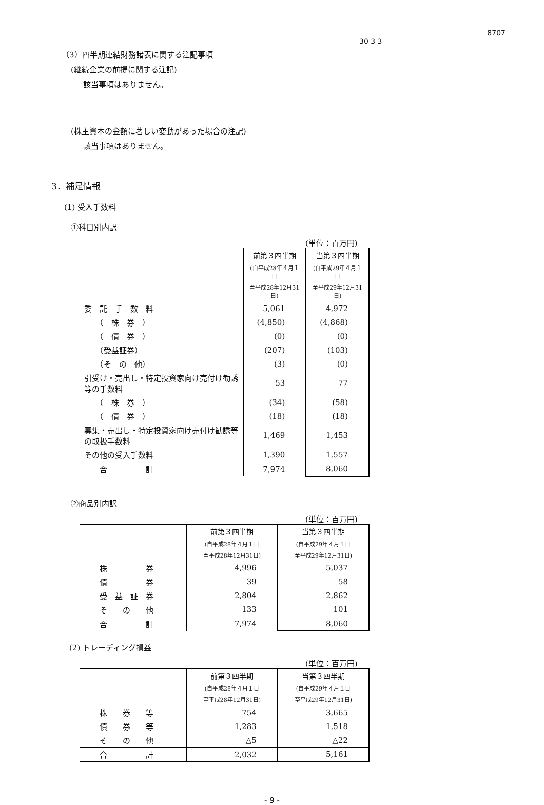30 3 3
8707
（3）四半期連結財務諸表に関する注記事項
(継続企業の前提に関する注記)
該当事項はありません。
(株主資本の金額に著しい変動があった場合の注記)
該当事項はありません。
3．補足情報
(1) 受入手数料
①科目別内訳
(単位：百万円)
| | 前第３四半期 | 当第３四半期 |
| --- | --- | --- |
| | (自平成28年４月１日 | (自平成29年４月１日 |
| | 至平成28年12月31日) | 至平成29年12月31日) |
| 委 託 手 数 料 | 5,061 | 4,972 |
| （ 株 券 ） | (4,850) | (4,868) |
| （ 債 券 ） | (0) | (0) |
| （受益証券） | (207) | (103) |
| （そ の 他） | (3) | (0) |
| 引受け・売出し・特定投資家向け売付け勧誘等の手数料 | 53 | 77 |
| （ 株 券 ） | (34) | (58) |
| （ 債 券 ） | (18) | (18) |
| 募集・売出し・特定投資家向け売付け勧誘等の取扱手数料 | 1,469 | 1,453 |
| その他の受入手数料 | 1,390 | 1,557 |
| 合 計 | 7,974 | 8,060 |
②商品別内訳
(単位：百万円)
| | 前第３四半期 | 当第３四半期 |
| --- | --- | --- |
| | (自平成28年４月１日 | (自平成29年４月１日 |
| | 至平成28年12月31日) | 至平成29年12月31日) |
| 株 券 | 4,996 | 5,037 |
| 債 券 | 39 | 58 |
| 受 益 証 券 | 2,804 | 2,862 |
| そ の 他 | 133 | 101 |
| 合 計 | 7,974 | 8,060 |
(2) トレーディング損益
(単位：百万円)
| | 前第３四半期 | 当第３四半期 |
| --- | --- | --- |
| | (自平成28年４月１日 | (自平成29年４月１日 |
| | 至平成28年12月31日) | 至平成29年12月31日) |
| 株 券 等 | 754 | 3,665 |
| 債 券 等 | 1,283 | 1,518 |
| そ の 他 | △5 | △22 |
| 合 計 | 2,032 | 5,161 |
- 9 -